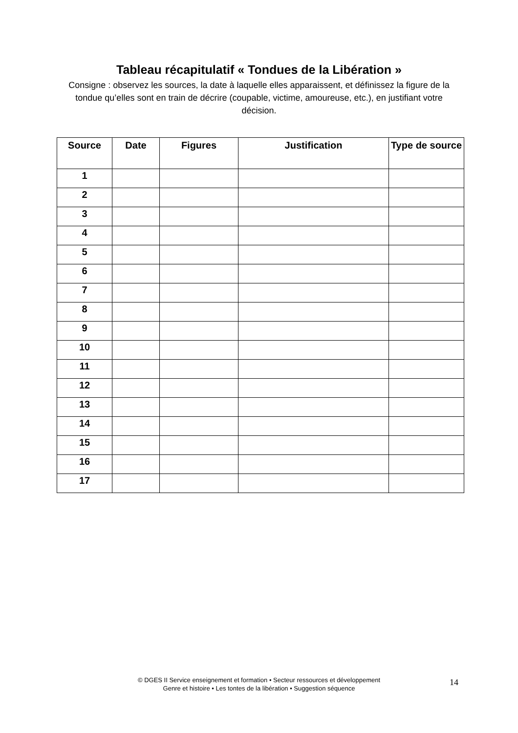Tableau récapitulatif « Tondues de la Libération »
Consigne : observez les sources, la date à laquelle elles apparaissent, et définissez la figure de la tondue qu’elles sont en train de décrire (coupable, victime, amoureuse, etc.), en justifiant votre décision.
| Source | Date | Figures | Justification | Type de source |
| --- | --- | --- | --- | --- |
| 1 | | | | |
| 2 | | | | |
| 3 | | | | |
| 4 | | | | |
| 5 | | | | |
| 6 | | | | |
| 7 | | | | |
| 8 | | | | |
| 9 | | | | |
| 10 | | | | |
| 11 | | | | |
| 12 | | | | |
| 13 | | | | |
| 14 | | | | |
| 15 | | | | |
| 16 | | | | |
| 17 | | | | |
© DGES II Service enseignement et formation • Secteur ressources et développement
Genre et histoire • Les tontes de la libération • Suggestion séquence
14